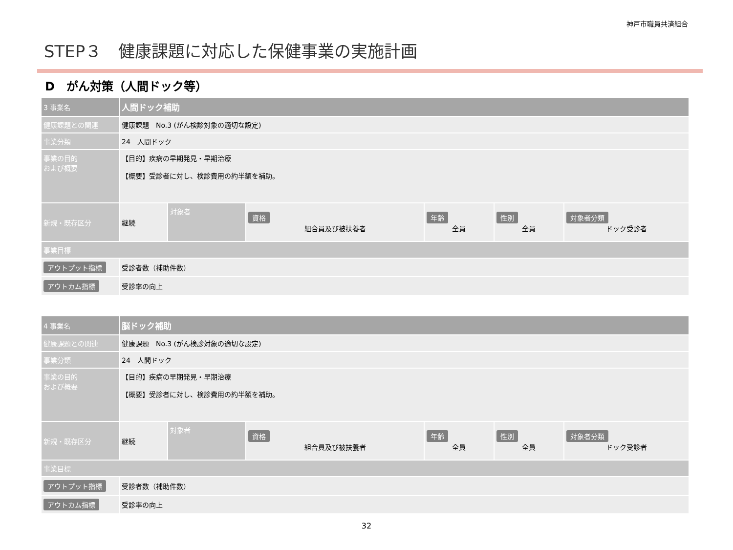神戸市職員共済組合
STEP３　健康課題に対応した保健事業の実施計画
D　がん対策（人間ドック等）
| 3 事業名 | 人間ドック補助 | | | | | |
| 健康課題との関連 | 健康課題 No.3 (がん検診対象の適切な設定) | | | | | |
| 事業分類 | 24 人間ドック | | | | | |
| 事業の目的 および概要 | 【目的】疾病の早期発見・早期治療 【概要】受診者に対し、検診費用の約半額を補助。 | | | | | |
| 新規・既存区分 | 継続 | 対象者 | 資格 組合員及び被扶養者 | 年齢 全員 | 性別 全員 | 対象者分類 ドック受診者 |
| 事業目標 | | | | | | |
| アウトプット指標 | 受診者数（補助件数） | | | | | |
| アウトカム指標 | 受診率の向上 | | | | | |
| 4 事業名 | 脳ドック補助 | | | | | |
| 健康課題との関連 | 健康課題 No.3 (がん検診対象の適切な設定) | | | | | |
| 事業分類 | 24 人間ドック | | | | | |
| 事業の目的 および概要 | 【目的】疾病の早期発見・早期治療 【概要】受診者に対し、検診費用の約半額を補助。 | | | | | |
| 新規・既存区分 | 継続 | 対象者 | 資格 組合員及び被扶養者 | 年齢 全員 | 性別 全員 | 対象者分類 ドック受診者 |
| 事業目標 | | | | | | |
| アウトプット指標 | 受診者数（補助件数） | | | | | |
| アウトカム指標 | 受診率の向上 | | | | | |
32